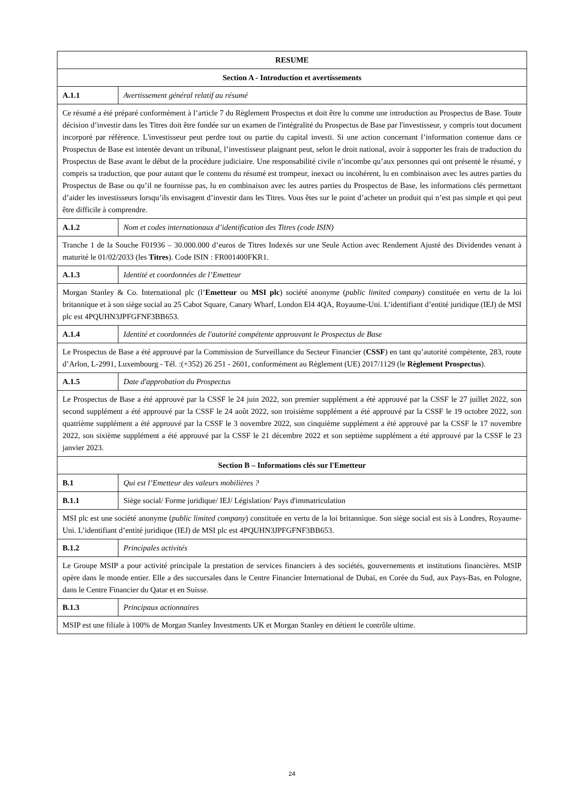| RESUME | |
| Section A - Introduction et avertissements | |
| A.1.1 | Avertissement général relatif au résumé |
| Ce résumé a été préparé conformément à l’article 7 du Règlement Prospectus et doit être lu comme une introduction au Prospectus de Base. Toute décision d’investir dans les Titres doit être fondée sur un examen de l'intégralité du Prospectus de Base par l'investisseur, y compris tout document incorporé par référence. L'investisseur peut perdre tout ou partie du capital investi. Si une action concernant l’information contenue dans ce Prospectus de Base est intentée devant un tribunal, l’investisseur plaignant peut, selon le droit national, avoir à supporter les frais de traduction du Prospectus de Base avant le début de la procédure judiciaire. Une responsabilité civile n’incombe qu’aux personnes qui ont présenté le résumé, y compris sa traduction, que pour autant que le contenu du résumé est trompeur, inexact ou incohérent, lu en combinaison avec les autres parties du Prospectus de Base ou qu’il ne fournisse pas, lu en combinaison avec les autres parties du Prospectus de Base, les informations clés permettant d’aider les investisseurs lorsqu’ils envisagent d’investir dans les Titres. Vous êtes sur le point d’acheter un produit qui n’est pas simple et qui peut être difficile à comprendre. | |
| A.1.2 | Nom et codes internationaux d’identification des Titres (code ISIN) |
| Tranche 1 de la Souche F01936 – 30.000.000 d’euros de Titres Indexés sur une Seule Action avec Rendement Ajusté des Dividendes venant à maturité le 01/02/2033 (les Titres ). Code ISIN : FR001400FKR1. | |
| A.1.3 | Identité et coordonnées de l’Emetteur |
| Morgan Stanley & Co. International plc (l’ Emetteur ou MSI plc ) société anonyme ( public limited company ) constituée en vertu de la loi britannique et à son siège social au 25 Cabot Square, Canary Wharf, London El4 4QA, Royaume-Uni. L’identifiant d’entité juridique (IEJ) de MSI plc est 4PQUHN3JPFGFNF3BB653. | |
| A.1.4 | Identité et coordonnées de l'autorité compétente approuvant le Prospectus de Base |
| Le Prospectus de Base a été approuvé par la Commission de Surveillance du Secteur Financier ( CSSF ) en tant qu’autorité compétente, 283, route d’Arlon, L-2991, Luxembourg - Tél. :(+352) 26 251 - 2601, conformément au Règlement (UE) 2017/1129 (le Règlement Prospectus ). | |
| A.1.5 | Date d'approbation du Prospectus |
| Le Prospectus de Base a été approuvé par la CSSF le 24 juin 2022, son premier supplément a été approuvé par la CSSF le 27 juillet 2022, son second supplément a été approuvé par la CSSF le 24 août 2022, son troisième supplément a été approuvé par la CSSF le 19 octobre 2022, son quatrième supplément a été approuvé par la CSSF le 3 novembre 2022, son cinquième supplément a été approuvé par la CSSF le 17 novembre 2022, son sixième supplément a été approuvé par la CSSF le 21 décembre 2022 et son septième supplément a été approuvé par la CSSF le 23 janvier 2023. | |
| Section B – Informations clés sur l'Emetteur | |
| B.1 | Qui est l’Emetteur des valeurs mobilières ? |
| B.1.1 | Siège social/ Forme juridique/ IEJ/ Législation/ Pays d'immatriculation |
| MSI plc est une société anonyme ( public limited company ) constituée en vertu de la loi britannique. Son siège social est sis à Londres, Royaume-Uni. L’identifiant d’entité juridique (IEJ) de MSI plc est 4PQUHN3JPFGFNF3BB653. | |
| B.1.2 | Principales activités |
| Le Groupe MSIP a pour activité principale la prestation de services financiers à des sociétés, gouvernements et institutions financières. MSIP opère dans le monde entier. Elle a des succursales dans le Centre Financier International de Dubaï, en Corée du Sud, aux Pays-Bas, en Pologne, dans le Centre Financier du Qatar et en Suisse. | |
| B.1.3 | Principaux actionnaires |
| MSIP est une filiale à 100% de Morgan Stanley Investments UK et Morgan Stanley en détient le contrôle ultime. | |
24